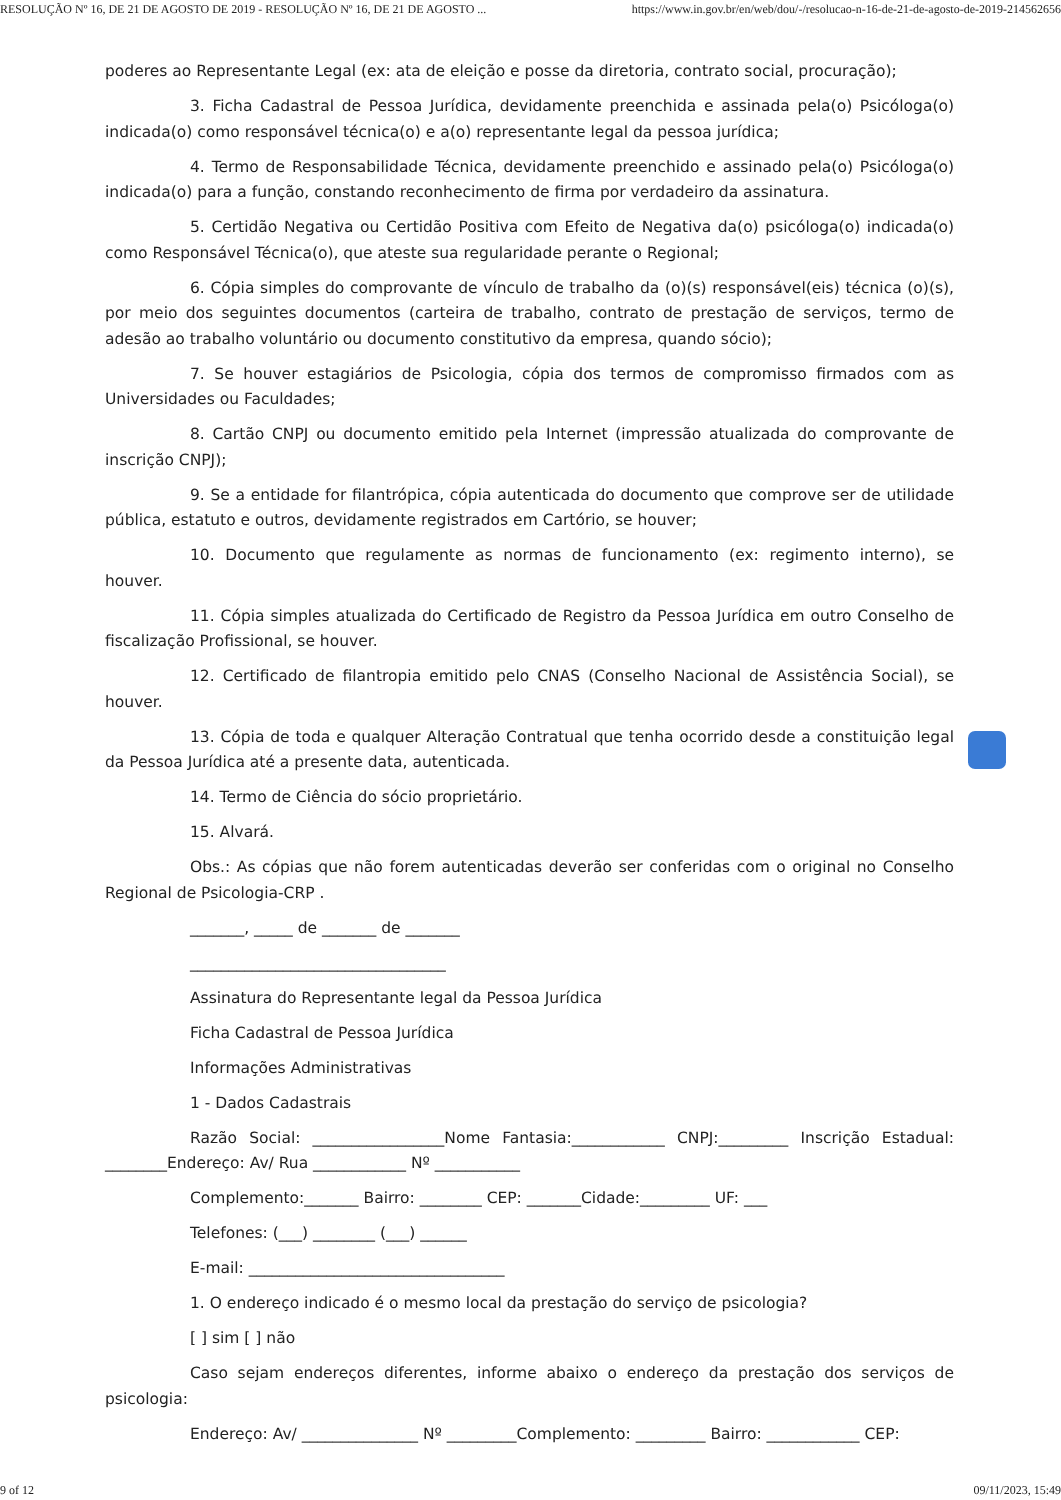RESOLUÇÃO Nº 16, DE 21 DE AGOSTO DE 2019 - RESOLUÇÃO Nº 16, DE 21 DE AGOSTO ... https://www.in.gov.br/en/web/dou/-/resolucao-n-16-de-21-de-agosto-de-2019-214562656
poderes ao Representante Legal (ex: ata de eleição e posse da diretoria, contrato social, procuração);
3. Ficha Cadastral de Pessoa Jurídica, devidamente preenchida e assinada pela(o) Psicóloga(o) indicada(o) como responsável técnica(o) e a(o) representante legal da pessoa jurídica;
4. Termo de Responsabilidade Técnica, devidamente preenchido e assinado pela(o) Psicóloga(o) indicada(o) para a função, constando reconhecimento de firma por verdadeiro da assinatura.
5. Certidão Negativa ou Certidão Positiva com Efeito de Negativa da(o) psicóloga(o) indicada(o) como Responsável Técnica(o), que ateste sua regularidade perante o Regional;
6. Cópia simples do comprovante de vínculo de trabalho da (o)(s) responsável(eis) técnica (o)(s), por meio dos seguintes documentos (carteira de trabalho, contrato de prestação de serviços, termo de adesão ao trabalho voluntário ou documento constitutivo da empresa, quando sócio);
7. Se houver estagiários de Psicologia, cópia dos termos de compromisso firmados com as Universidades ou Faculdades;
8. Cartão CNPJ ou documento emitido pela Internet (impressão atualizada do comprovante de inscrição CNPJ);
9. Se a entidade for filantrópica, cópia autenticada do documento que comprove ser de utilidade pública, estatuto e outros, devidamente registrados em Cartório, se houver;
10. Documento que regulamente as normas de funcionamento (ex: regimento interno), se houver.
11. Cópia simples atualizada do Certificado de Registro da Pessoa Jurídica em outro Conselho de fiscalização Profissional, se houver.
12. Certificado de filantropia emitido pelo CNAS (Conselho Nacional de Assistência Social), se houver.
13. Cópia de toda e qualquer Alteração Contratual que tenha ocorrido desde a constituição legal da Pessoa Jurídica até a presente data, autenticada.
14. Termo de Ciência do sócio proprietário.
15. Alvará.
Obs.: As cópias que não forem autenticadas deverão ser conferidas com o original no Conselho Regional de Psicologia-CRP .
_______, _____ de _______ de _______
_________________________________
Assinatura do Representante legal da Pessoa Jurídica
Ficha Cadastral de Pessoa Jurídica
Informações Administrativas
1 - Dados Cadastrais
Razão Social: _________________Nome Fantasia:____________ CNPJ:_________ Inscrição Estadual: ________Endereço: Av/ Rua ____________ Nº ___________
Complemento:_______ Bairro: ________ CEP: _______Cidade:_________ UF: ___
Telefones: (___) ________ (___) ______
E-mail: _________________________________
1. O endereço indicado é o mesmo local da prestação do serviço de psicologia?
[ ] sim [ ] não
Caso sejam endereços diferentes, informe abaixo o endereço da prestação dos serviços de psicologia:
Endereço: Av/ _______________ Nº _________Complemento: _________ Bairro: ____________ CEP:
9 of 12 09/11/2023, 15:49